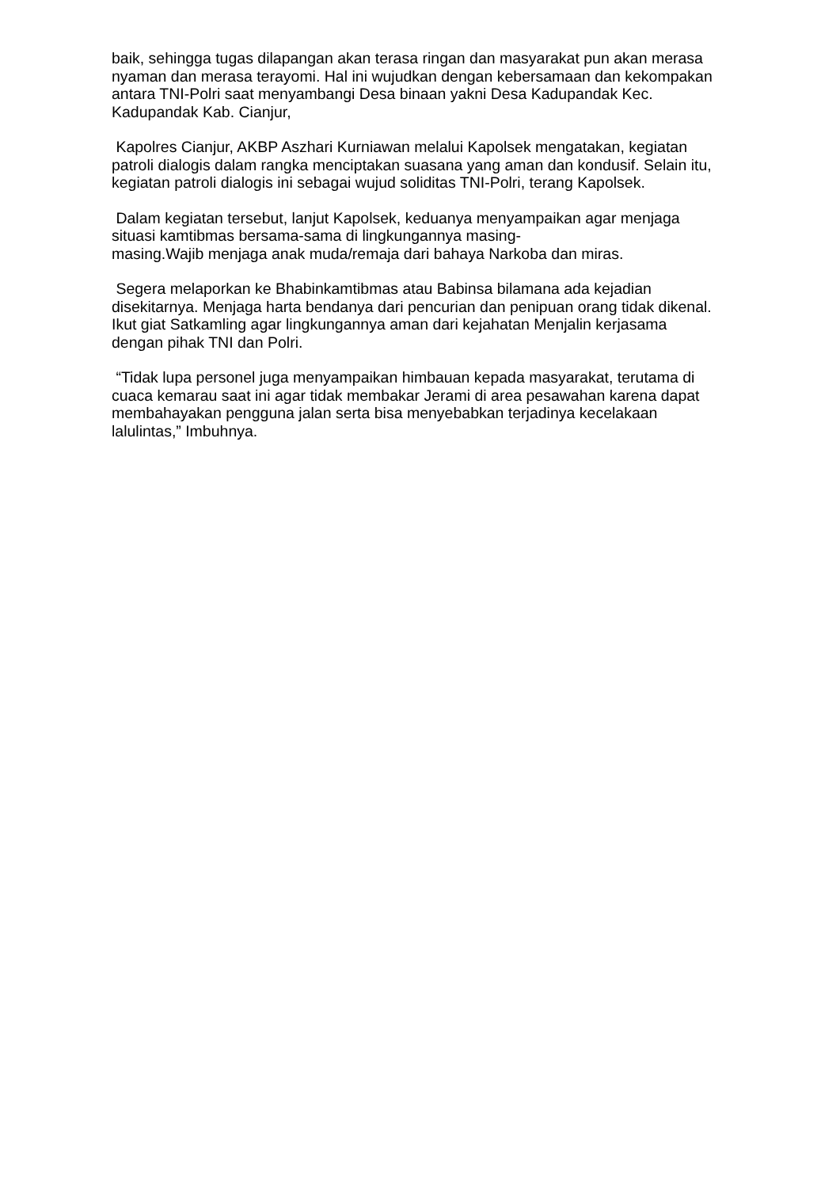baik, sehingga tugas dilapangan akan terasa ringan dan masyarakat pun akan merasa nyaman dan merasa terayomi. Hal ini wujudkan dengan kebersamaan dan kekompakan antara TNI-Polri saat menyambangi Desa binaan yakni Desa Kadupandak Kec. Kadupandak Kab. Cianjur,
Kapolres Cianjur, AKBP Aszhari Kurniawan melalui Kapolsek mengatakan, kegiatan patroli dialogis dalam rangka menciptakan suasana yang aman dan kondusif. Selain itu, kegiatan patroli dialogis ini sebagai wujud soliditas TNI-Polri, terang Kapolsek.
Dalam kegiatan tersebut, lanjut Kapolsek, keduanya menyampaikan agar menjaga situasi kamtibmas bersama-sama di lingkungannya masing-
masing.Wajib menjaga anak muda/remaja dari bahaya Narkoba dan miras.
Segera melaporkan ke Bhabinkamtibmas atau Babinsa bilamana ada kejadian disekitarnya. Menjaga harta bendanya dari pencurian dan penipuan orang tidak dikenal. Ikut giat Satkamling agar lingkungannya aman dari kejahatan Menjalin kerjasama dengan pihak TNI dan Polri.
“Tidak lupa personel juga menyampaikan himbauan kepada masyarakat, terutama di cuaca kemarau saat ini agar tidak membakar Jerami di area pesawahan karena dapat membahayakan pengguna jalan serta bisa menyebabkan terjadinya kecelakaan lalulintas,” Imbuhnya.